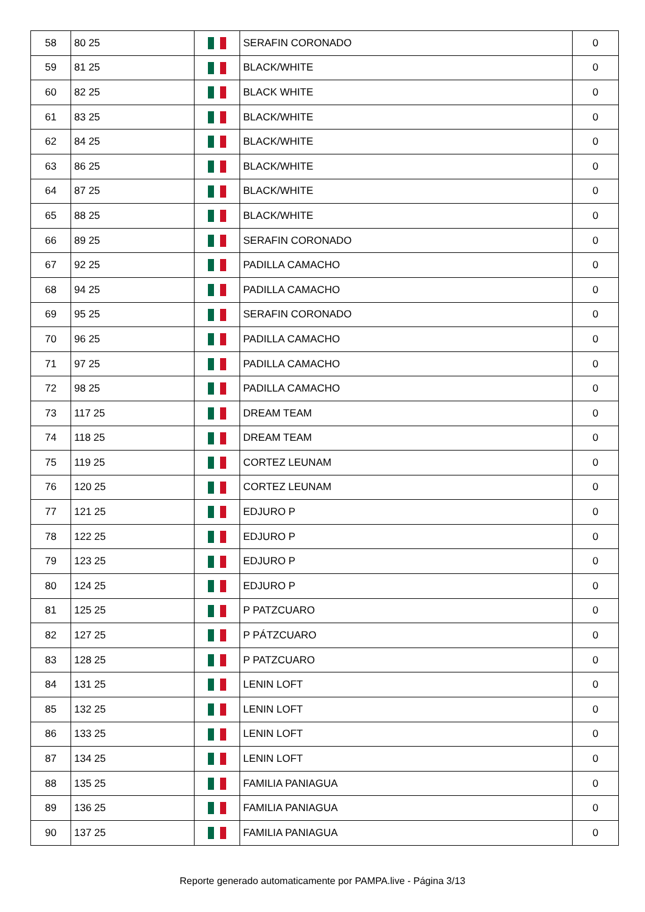| 58 | 80 25 | | SERAFIN CORONADO | 0 |
| 59 | 81 25 | | BLACK/WHITE | 0 |
| 60 | 82 25 | | BLACK WHITE | 0 |
| 61 | 83 25 | | BLACK/WHITE | 0 |
| 62 | 84 25 | | BLACK/WHITE | 0 |
| 63 | 86 25 | | BLACK/WHITE | 0 |
| 64 | 87 25 | | BLACK/WHITE | 0 |
| 65 | 88 25 | | BLACK/WHITE | 0 |
| 66 | 89 25 | | SERAFIN CORONADO | 0 |
| 67 | 92 25 | | PADILLA CAMACHO | 0 |
| 68 | 94 25 | | PADILLA CAMACHO | 0 |
| 69 | 95 25 | | SERAFIN CORONADO | 0 |
| 70 | 96 25 | | PADILLA CAMACHO | 0 |
| 71 | 97 25 | | PADILLA CAMACHO | 0 |
| 72 | 98 25 | | PADILLA CAMACHO | 0 |
| 73 | 117 25 | | DREAM TEAM | 0 |
| 74 | 118 25 | | DREAM TEAM | 0 |
| 75 | 119 25 | | CORTEZ LEUNAM | 0 |
| 76 | 120 25 | | CORTEZ LEUNAM | 0 |
| 77 | 121 25 | | EDJURO P | 0 |
| 78 | 122 25 | | EDJURO P | 0 |
| 79 | 123 25 | | EDJURO P | 0 |
| 80 | 124 25 | | EDJURO P | 0 |
| 81 | 125 25 | | P PATZCUARO | 0 |
| 82 | 127 25 | | P PÁTZCUARO | 0 |
| 83 | 128 25 | | P PATZCUARO | 0 |
| 84 | 131 25 | | LENIN LOFT | 0 |
| 85 | 132 25 | | LENIN LOFT | 0 |
| 86 | 133 25 | | LENIN LOFT | 0 |
| 87 | 134 25 | | LENIN LOFT | 0 |
| 88 | 135 25 | | FAMILIA PANIAGUA | 0 |
| 89 | 136 25 | | FAMILIA PANIAGUA | 0 |
| 90 | 137 25 | | FAMILIA PANIAGUA | 0 |
Reporte generado automaticamente por PAMPA.live - Página 3/13